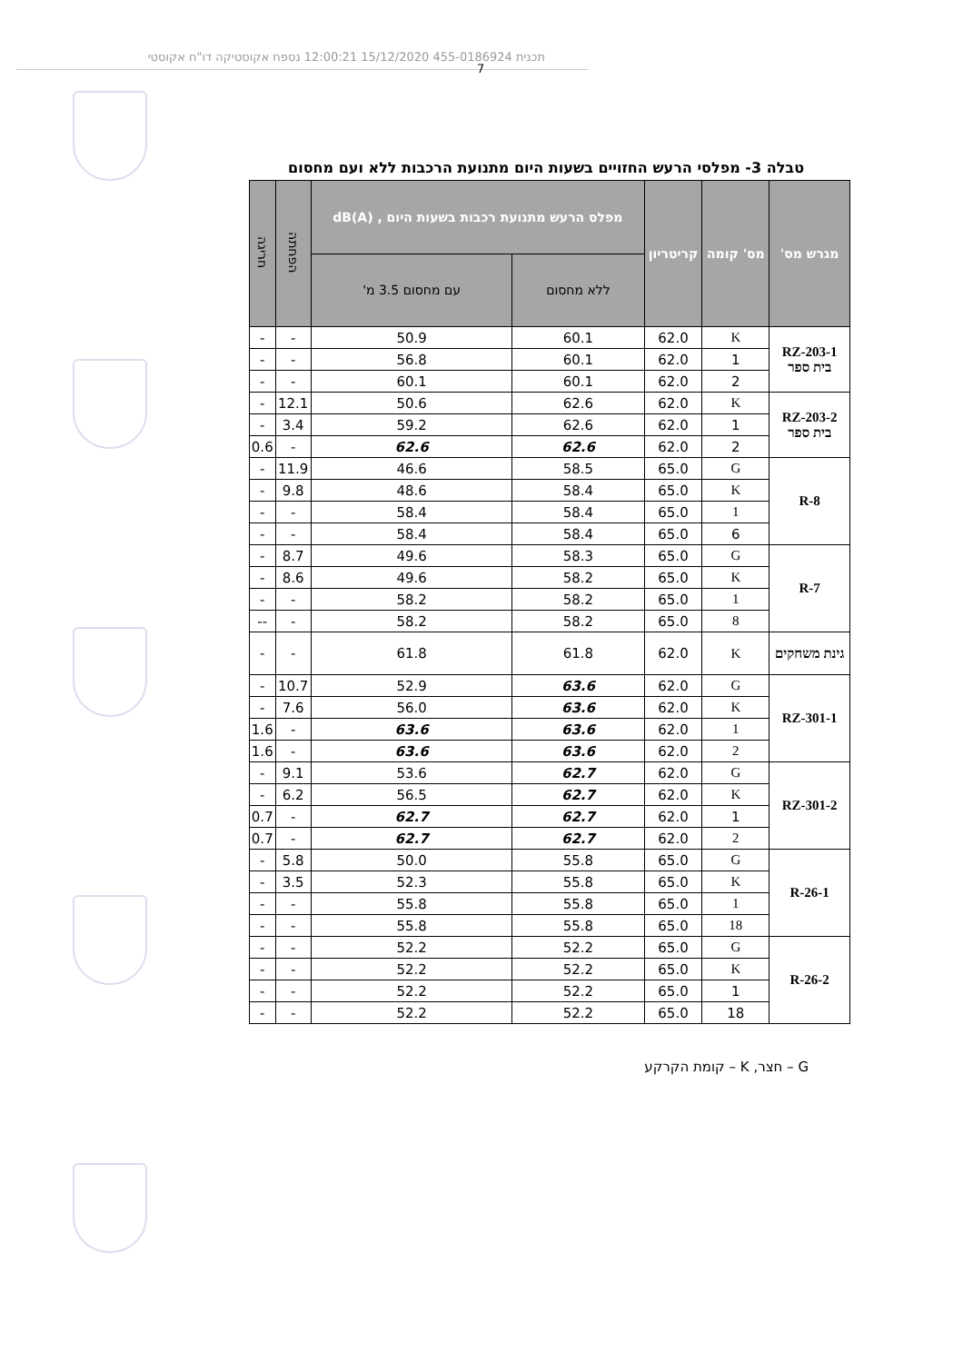תכנית 455-0186924 15/12/2020 12:00:21 נספח אקוסטיקה דו"ח אקוסטי
7
טבלה 3- מפלסי הרעש החזויים בשעות היום מתנועת הרכבות ללא ועם מחסום
| מגרש מס' | מס' קומה | קריטריון | מפלס הרעש מתנועת רכבות בשעות היום , dB(A) | | הפחתה | חריגה |
| --- | --- | --- | --- | --- | --- | --- |
| | | | ללא מחסום | עם מחסום 3.5 מ' | | |
| RZ-203-1 בית ספר | K | 62.0 | 60.1 | 50.9 | - | - |
| | 1 | 62.0 | 60.1 | 56.8 | - | - |
| | 2 | 62.0 | 60.1 | 60.1 | - | - |
| RZ-203-2 בית ספר | K | 62.0 | 62.6 | 50.6 | 12.1 | - |
| | 1 | 62.0 | 62.6 | 59.2 | 3.4 | - |
| | 2 | 62.0 | 62.6 | 62.6 | - | 0.6 |
| R-8 | G | 65.0 | 58.5 | 46.6 | 11.9 | - |
| | K | 65.0 | 58.4 | 48.6 | 9.8 | - |
| | 1 | 65.0 | 58.4 | 58.4 | - | - |
| | 6 | 65.0 | 58.4 | 58.4 | - | - |
| R-7 | G | 65.0 | 58.3 | 49.6 | 8.7 | - |
| | K | 65.0 | 58.2 | 49.6 | 8.6 | - |
| | 1 | 65.0 | 58.2 | 58.2 | - | - |
| | 8 | 65.0 | 58.2 | 58.2 | - | -- |
| גינת משחקים | K | 62.0 | 61.8 | 61.8 | - | - |
| RZ-301-1 | G | 62.0 | 63.6 | 52.9 | 10.7 | - |
| | K | 62.0 | 63.6 | 56.0 | 7.6 | - |
| | 1 | 62.0 | 63.6 | 63.6 | - | 1.6 |
| | 2 | 62.0 | 63.6 | 63.6 | - | 1.6 |
| RZ-301-2 | G | 62.0 | 62.7 | 53.6 | 9.1 | - |
| | K | 62.0 | 62.7 | 56.5 | 6.2 | - |
| | 1 | 62.0 | 62.7 | 62.7 | - | 0.7 |
| | 2 | 62.0 | 62.7 | 62.7 | - | 0.7 |
| R-26-1 | G | 65.0 | 55.8 | 50.0 | 5.8 | - |
| | K | 65.0 | 55.8 | 52.3 | 3.5 | - |
| | 1 | 65.0 | 55.8 | 55.8 | - | - |
| | 18 | 65.0 | 55.8 | 55.8 | - | - |
| R-26-2 | G | 65.0 | 52.2 | 52.2 | - | - |
| | K | 65.0 | 52.2 | 52.2 | - | - |
| | 1 | 65.0 | 52.2 | 52.2 | - | - |
| | 18 | 65.0 | 52.2 | 52.2 | - | - |
G – חצר, K – קומת הקרקע